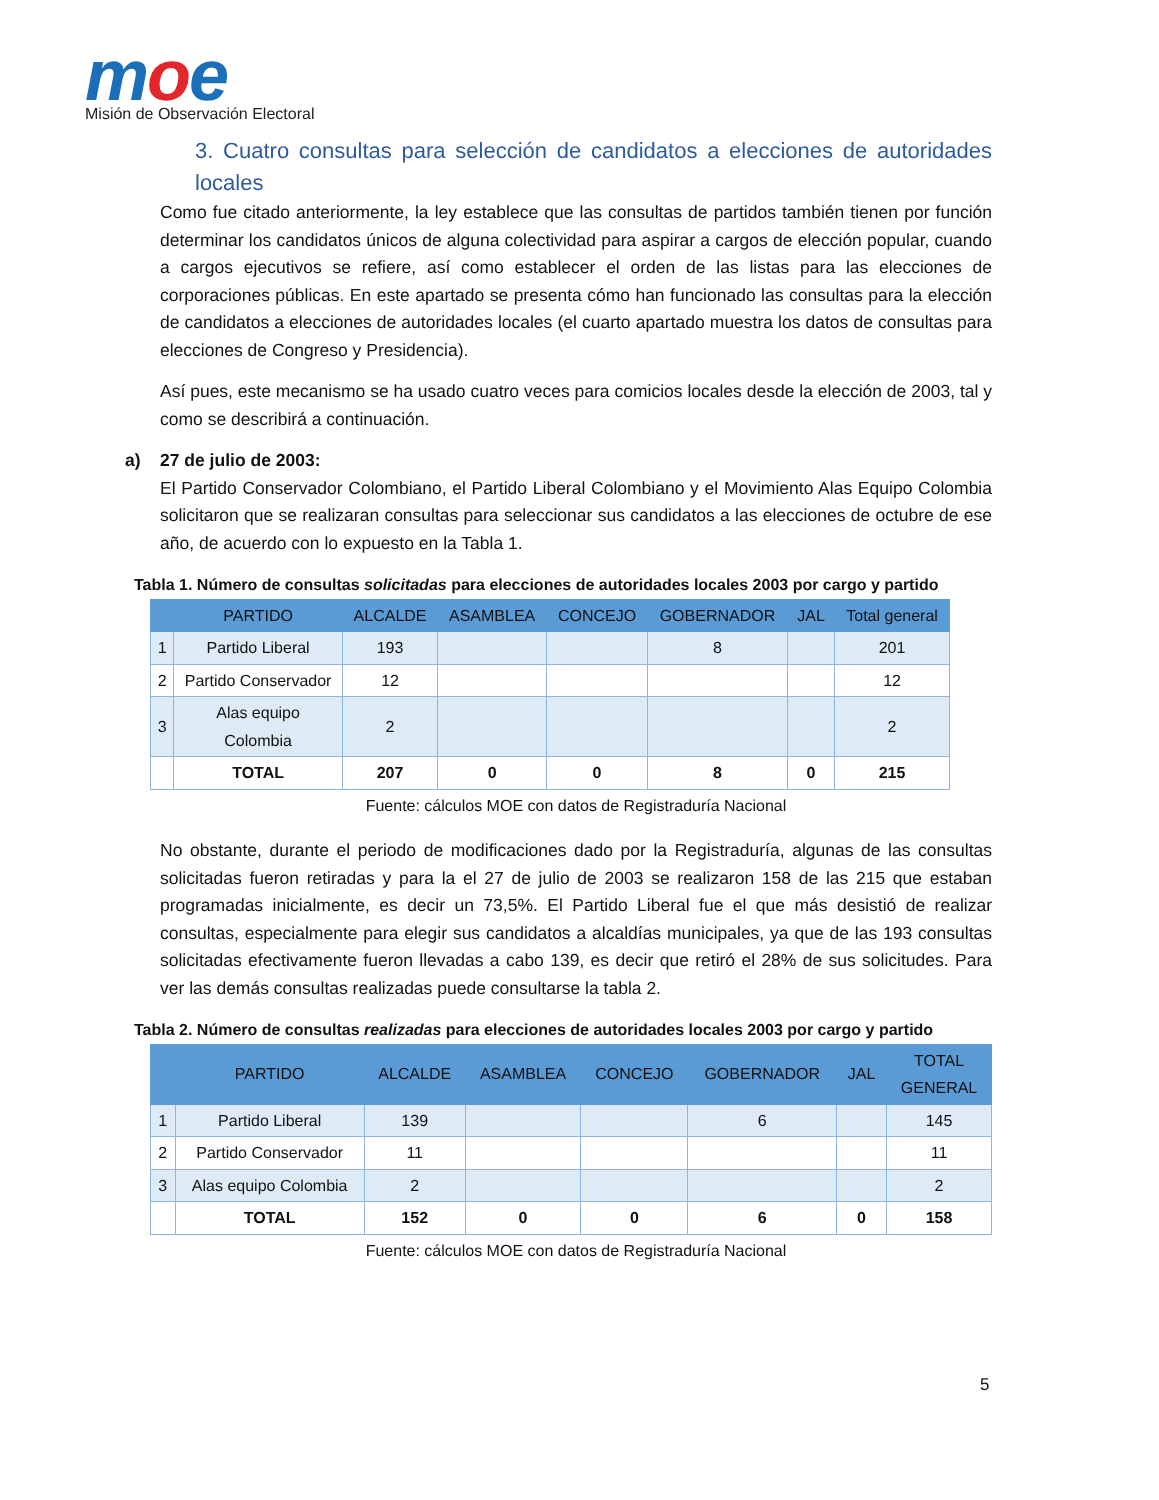moe
Misión de Observación Electoral
3. Cuatro consultas para selección de candidatos a elecciones de autoridades locales
Como fue citado anteriormente, la ley establece que las consultas de partidos también tienen por función determinar los candidatos únicos de alguna colectividad para aspirar a cargos de elección popular, cuando a cargos ejecutivos se refiere, así como establecer el orden de las listas para las elecciones de corporaciones públicas. En este apartado se presenta cómo han funcionado las consultas para la elección de candidatos a elecciones de autoridades locales (el cuarto apartado muestra los datos de consultas para elecciones de Congreso y Presidencia).
Así pues, este mecanismo se ha usado cuatro veces para comicios locales desde la elección de 2003, tal y como se describirá a continuación.
a) 27 de julio de 2003:
El Partido Conservador Colombiano, el Partido Liberal Colombiano y el Movimiento Alas Equipo Colombia solicitaron que se realizaran consultas para seleccionar sus candidatos a las elecciones de octubre de ese año, de acuerdo con lo expuesto en la Tabla 1.
Tabla 1. Número de consultas solicitadas para elecciones de autoridades locales 2003 por cargo y partido
| | PARTIDO | ALCALDE | ASAMBLEA | CONCEJO | GOBERNADOR | JAL | Total general |
| --- | --- | --- | --- | --- | --- | --- | --- |
| 1 | Partido Liberal | 193 | | | 8 | | 201 |
| 2 | Partido Conservador | 12 | | | | | 12 |
| 3 | Alas equipo Colombia | 2 | | | | | 2 |
| | TOTAL | 207 | 0 | 0 | 8 | 0 | 215 |
Fuente: cálculos MOE con datos de Registraduría Nacional
No obstante, durante el periodo de modificaciones dado por la Registraduría, algunas de las consultas solicitadas fueron retiradas y para la el 27 de julio de 2003 se realizaron 158 de las 215 que estaban programadas inicialmente, es decir un 73,5%. El Partido Liberal fue el que más desistió de realizar consultas, especialmente para elegir sus candidatos a alcaldías municipales, ya que de las 193 consultas solicitadas efectivamente fueron llevadas a cabo 139, es decir que retiró el 28% de sus solicitudes. Para ver las demás consultas realizadas puede consultarse la tabla 2.
Tabla 2. Número de consultas realizadas para elecciones de autoridades locales 2003 por cargo y partido
| | PARTIDO | ALCALDE | ASAMBLEA | CONCEJO | GOBERNADOR | JAL | TOTAL GENERAL |
| --- | --- | --- | --- | --- | --- | --- | --- |
| 1 | Partido Liberal | 139 | | | 6 | | 145 |
| 2 | Partido Conservador | 11 | | | | | 11 |
| 3 | Alas equipo Colombia | 2 | | | | | 2 |
| | TOTAL | 152 | 0 | 0 | 6 | 0 | 158 |
Fuente: cálculos MOE con datos de Registraduría Nacional
5